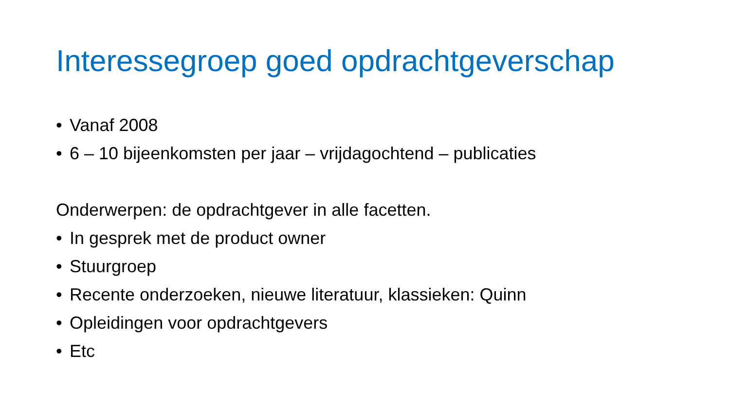Interessegroep goed opdrachtgeverschap
• Vanaf 2008
• 6 – 10 bijeenkomsten per jaar – vrijdagochtend – publicaties
Onderwerpen: de opdrachtgever in alle facetten.
• In gesprek met de product owner
• Stuurgroep
• Recente onderzoeken, nieuwe literatuur, klassieken: Quinn
• Opleidingen voor opdrachtgevers
• Etc